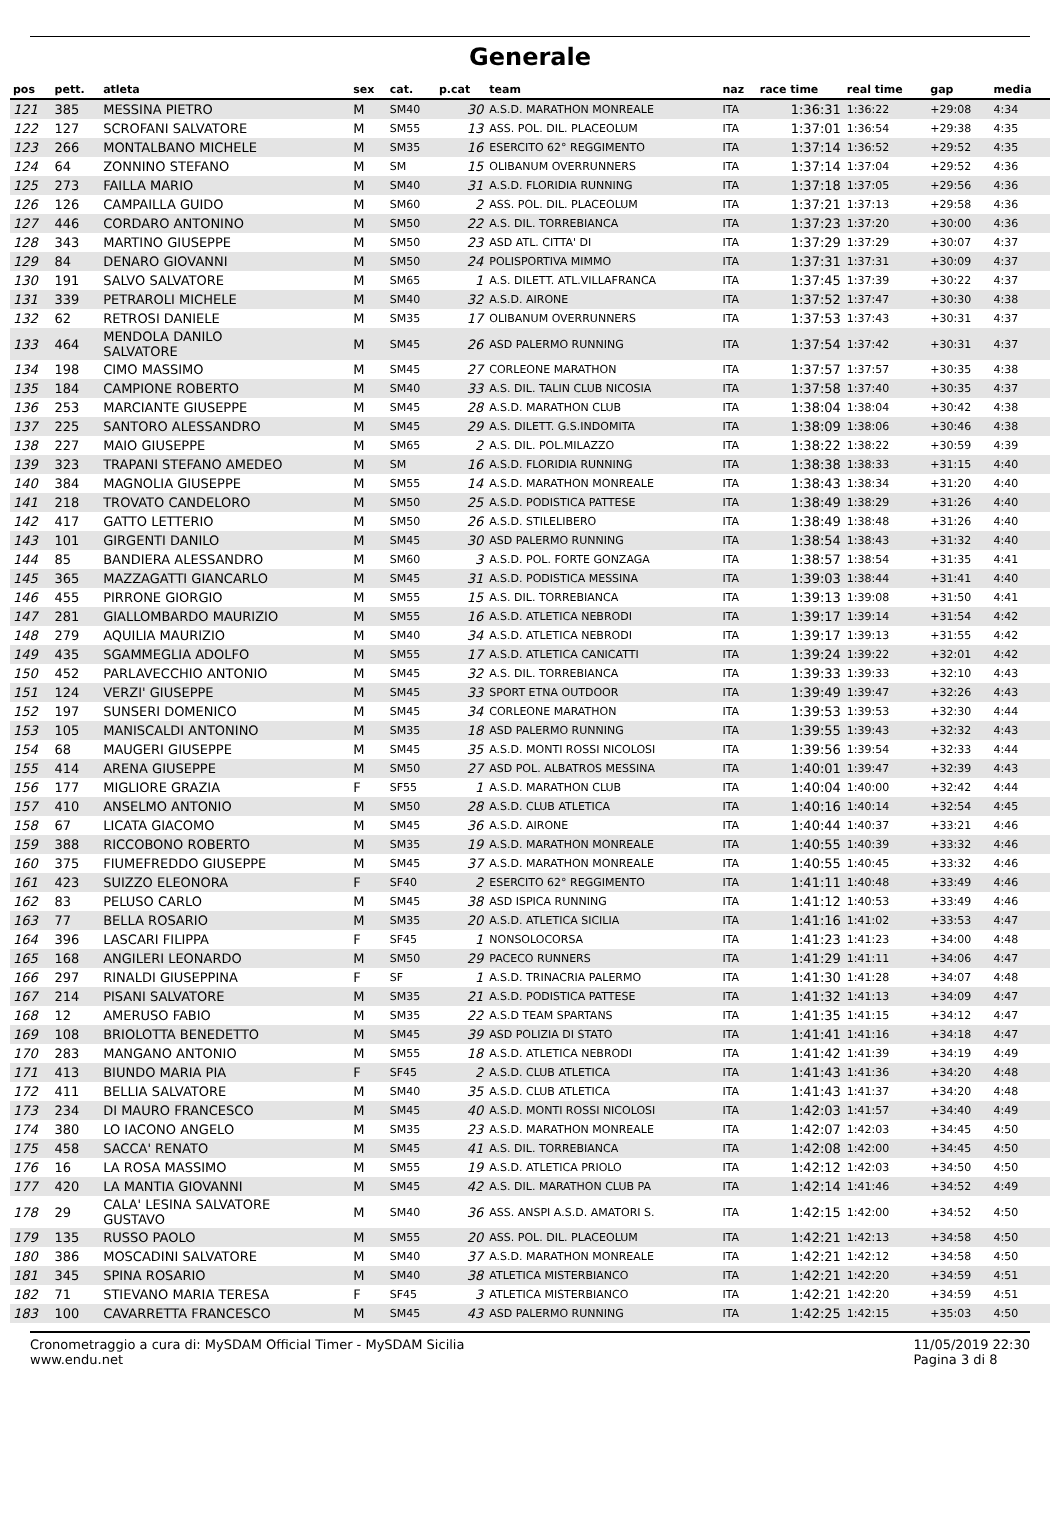Generale
| pos | pett. | atleta | sex | cat. | p.cat | team | naz | race time | real time | gap | media |
| --- | --- | --- | --- | --- | --- | --- | --- | --- | --- | --- | --- |
| 121 | 385 | MESSINA PIETRO | M | SM40 | 30 | A.S.D. MARATHON MONREALE | ITA | 1:36:31 | 1:36:22 | +29:08 | 4:34 |
| 122 | 127 | SCROFANI SALVATORE | M | SM55 | 13 | ASS. POL. DIL. PLACEOLUM | ITA | 1:37:01 | 1:36:54 | +29:38 | 4:35 |
| 123 | 266 | MONTALBANO MICHELE | M | SM35 | 16 | ESERCITO 62° REGGIMENTO | ITA | 1:37:14 | 1:36:52 | +29:52 | 4:35 |
| 124 | 64 | ZONNINO STEFANO | M | SM | 15 | OLIBANUM OVERRUNNERS | ITA | 1:37:14 | 1:37:04 | +29:52 | 4:36 |
| 125 | 273 | FAILLA MARIO | M | SM40 | 31 | A.S.D. FLORIDIA RUNNING | ITA | 1:37:18 | 1:37:05 | +29:56 | 4:36 |
| 126 | 126 | CAMPAILLA GUIDO | M | SM60 | 2 | ASS. POL. DIL. PLACEOLUM | ITA | 1:37:21 | 1:37:13 | +29:58 | 4:36 |
| 127 | 446 | CORDARO ANTONINO | M | SM50 | 22 | A.S. DIL. TORREBIANCA | ITA | 1:37:23 | 1:37:20 | +30:00 | 4:36 |
| 128 | 343 | MARTINO GIUSEPPE | M | SM50 | 23 | ASD ATL. CITTA' DI | ITA | 1:37:29 | 1:37:29 | +30:07 | 4:37 |
| 129 | 84 | DENARO GIOVANNI | M | SM50 | 24 | POLISPORTIVA MIMMO | ITA | 1:37:31 | 1:37:31 | +30:09 | 4:37 |
| 130 | 191 | SALVO SALVATORE | M | SM65 | 1 | A.S. DILETT. ATL.VILLAFRANCA | ITA | 1:37:45 | 1:37:39 | +30:22 | 4:37 |
| 131 | 339 | PETRAROLI MICHELE | M | SM40 | 32 | A.S.D. AIRONE | ITA | 1:37:52 | 1:37:47 | +30:30 | 4:38 |
| 132 | 62 | RETROSI DANIELE | M | SM35 | 17 | OLIBANUM OVERRUNNERS | ITA | 1:37:53 | 1:37:43 | +30:31 | 4:37 |
| 133 | 464 | MENDOLA DANILO SALVATORE | M | SM45 | 26 | ASD PALERMO RUNNING | ITA | 1:37:54 | 1:37:42 | +30:31 | 4:37 |
| 134 | 198 | CIMO MASSIMO | M | SM45 | 27 | CORLEONE MARATHON | ITA | 1:37:57 | 1:37:57 | +30:35 | 4:38 |
| 135 | 184 | CAMPIONE ROBERTO | M | SM40 | 33 | A.S. DIL. TALIN CLUB NICOSIA | ITA | 1:37:58 | 1:37:40 | +30:35 | 4:37 |
| 136 | 253 | MARCIANTE GIUSEPPE | M | SM45 | 28 | A.S.D. MARATHON CLUB | ITA | 1:38:04 | 1:38:04 | +30:42 | 4:38 |
| 137 | 225 | SANTORO ALESSANDRO | M | SM45 | 29 | A.S. DILETT. G.S.INDOMITA | ITA | 1:38:09 | 1:38:06 | +30:46 | 4:38 |
| 138 | 227 | MAIO GIUSEPPE | M | SM65 | 2 | A.S. DIL. POL.MILAZZO | ITA | 1:38:22 | 1:38:22 | +30:59 | 4:39 |
| 139 | 323 | TRAPANI STEFANO AMEDEO | M | SM | 16 | A.S.D. FLORIDIA RUNNING | ITA | 1:38:38 | 1:38:33 | +31:15 | 4:40 |
| 140 | 384 | MAGNOLIA GIUSEPPE | M | SM55 | 14 | A.S.D. MARATHON MONREALE | ITA | 1:38:43 | 1:38:34 | +31:20 | 4:40 |
| 141 | 218 | TROVATO CANDELORO | M | SM50 | 25 | A.S.D. PODISTICA PATTESE | ITA | 1:38:49 | 1:38:29 | +31:26 | 4:40 |
| 142 | 417 | GATTO LETTERIO | M | SM50 | 26 | A.S.D. STILELIBERO | ITA | 1:38:49 | 1:38:48 | +31:26 | 4:40 |
| 143 | 101 | GIRGENTI DANILO | M | SM45 | 30 | ASD PALERMO RUNNING | ITA | 1:38:54 | 1:38:43 | +31:32 | 4:40 |
| 144 | 85 | BANDIERA ALESSANDRO | M | SM60 | 3 | A.S.D. POL. FORTE GONZAGA | ITA | 1:38:57 | 1:38:54 | +31:35 | 4:41 |
| 145 | 365 | MAZZAGATTI GIANCARLO | M | SM45 | 31 | A.S.D. PODISTICA MESSINA | ITA | 1:39:03 | 1:38:44 | +31:41 | 4:40 |
| 146 | 455 | PIRRONE GIORGIO | M | SM55 | 15 | A.S. DIL. TORREBIANCA | ITA | 1:39:13 | 1:39:08 | +31:50 | 4:41 |
| 147 | 281 | GIALLOMBARDO MAURIZIO | M | SM55 | 16 | A.S.D. ATLETICA NEBRODI | ITA | 1:39:17 | 1:39:14 | +31:54 | 4:42 |
| 148 | 279 | AQUILIA MAURIZIO | M | SM40 | 34 | A.S.D. ATLETICA NEBRODI | ITA | 1:39:17 | 1:39:13 | +31:55 | 4:42 |
| 149 | 435 | SGAMMEGLIA ADOLFO | M | SM55 | 17 | A.S.D. ATLETICA CANICATTI | ITA | 1:39:24 | 1:39:22 | +32:01 | 4:42 |
| 150 | 452 | PARLAVECCHIO ANTONIO | M | SM45 | 32 | A.S. DIL. TORREBIANCA | ITA | 1:39:33 | 1:39:33 | +32:10 | 4:43 |
| 151 | 124 | VERZI' GIUSEPPE | M | SM45 | 33 | SPORT ETNA OUTDOOR | ITA | 1:39:49 | 1:39:47 | +32:26 | 4:43 |
| 152 | 197 | SUNSERI DOMENICO | M | SM45 | 34 | CORLEONE MARATHON | ITA | 1:39:53 | 1:39:53 | +32:30 | 4:44 |
| 153 | 105 | MANISCALDI ANTONINO | M | SM35 | 18 | ASD PALERMO RUNNING | ITA | 1:39:55 | 1:39:43 | +32:32 | 4:43 |
| 154 | 68 | MAUGERI GIUSEPPE | M | SM45 | 35 | A.S.D. MONTI ROSSI NICOLOSI | ITA | 1:39:56 | 1:39:54 | +32:33 | 4:44 |
| 155 | 414 | ARENA GIUSEPPE | M | SM50 | 27 | ASD POL. ALBATROS MESSINA | ITA | 1:40:01 | 1:39:47 | +32:39 | 4:43 |
| 156 | 177 | MIGLIORE GRAZIA | F | SF55 | 1 | A.S.D. MARATHON CLUB | ITA | 1:40:04 | 1:40:00 | +32:42 | 4:44 |
| 157 | 410 | ANSELMO ANTONIO | M | SM50 | 28 | A.S.D. CLUB ATLETICA | ITA | 1:40:16 | 1:40:14 | +32:54 | 4:45 |
| 158 | 67 | LICATA GIACOMO | M | SM45 | 36 | A.S.D. AIRONE | ITA | 1:40:44 | 1:40:37 | +33:21 | 4:46 |
| 159 | 388 | RICCOBONO ROBERTO | M | SM35 | 19 | A.S.D. MARATHON MONREALE | ITA | 1:40:55 | 1:40:39 | +33:32 | 4:46 |
| 160 | 375 | FIUMEFREDDO GIUSEPPE | M | SM45 | 37 | A.S.D. MARATHON MONREALE | ITA | 1:40:55 | 1:40:45 | +33:32 | 4:46 |
| 161 | 423 | SUIZZO ELEONORA | F | SF40 | 2 | ESERCITO 62° REGGIMENTO | ITA | 1:41:11 | 1:40:48 | +33:49 | 4:46 |
| 162 | 83 | PELUSO CARLO | M | SM45 | 38 | ASD ISPICA RUNNING | ITA | 1:41:12 | 1:40:53 | +33:49 | 4:46 |
| 163 | 77 | BELLA ROSARIO | M | SM35 | 20 | A.S.D. ATLETICA SICILIA | ITA | 1:41:16 | 1:41:02 | +33:53 | 4:47 |
| 164 | 396 | LASCARI FILIPPA | F | SF45 | 1 | NONSOLOCORSA | ITA | 1:41:23 | 1:41:23 | +34:00 | 4:48 |
| 165 | 168 | ANGILERI LEONARDO | M | SM50 | 29 | PACECO RUNNERS | ITA | 1:41:29 | 1:41:11 | +34:06 | 4:47 |
| 166 | 297 | RINALDI GIUSEPPINA | F | SF | 1 | A.S.D. TRINACRIA PALERMO | ITA | 1:41:30 | 1:41:28 | +34:07 | 4:48 |
| 167 | 214 | PISANI SALVATORE | M | SM35 | 21 | A.S.D. PODISTICA PATTESE | ITA | 1:41:32 | 1:41:13 | +34:09 | 4:47 |
| 168 | 12 | AMERUSO FABIO | M | SM35 | 22 | A.S.D TEAM SPARTANS | ITA | 1:41:35 | 1:41:15 | +34:12 | 4:47 |
| 169 | 108 | BRIOLOTTA BENEDETTO | M | SM45 | 39 | ASD POLIZIA DI STATO | ITA | 1:41:41 | 1:41:16 | +34:18 | 4:47 |
| 170 | 283 | MANGANO ANTONIO | M | SM55 | 18 | A.S.D. ATLETICA NEBRODI | ITA | 1:41:42 | 1:41:39 | +34:19 | 4:49 |
| 171 | 413 | BIUNDO MARIA PIA | F | SF45 | 2 | A.S.D. CLUB ATLETICA | ITA | 1:41:43 | 1:41:36 | +34:20 | 4:48 |
| 172 | 411 | BELLIA SALVATORE | M | SM40 | 35 | A.S.D. CLUB ATLETICA | ITA | 1:41:43 | 1:41:37 | +34:20 | 4:48 |
| 173 | 234 | DI MAURO FRANCESCO | M | SM45 | 40 | A.S.D. MONTI ROSSI NICOLOSI | ITA | 1:42:03 | 1:41:57 | +34:40 | 4:49 |
| 174 | 380 | LO IACONO ANGELO | M | SM35 | 23 | A.S.D. MARATHON MONREALE | ITA | 1:42:07 | 1:42:03 | +34:45 | 4:50 |
| 175 | 458 | SACCA' RENATO | M | SM45 | 41 | A.S. DIL. TORREBIANCA | ITA | 1:42:08 | 1:42:00 | +34:45 | 4:50 |
| 176 | 16 | LA ROSA MASSIMO | M | SM55 | 19 | A.S.D. ATLETICA PRIOLO | ITA | 1:42:12 | 1:42:03 | +34:50 | 4:50 |
| 177 | 420 | LA MANTIA GIOVANNI | M | SM45 | 42 | A.S. DIL. MARATHON CLUB PA | ITA | 1:42:14 | 1:41:46 | +34:52 | 4:49 |
| 178 | 29 | CALA' LESINA SALVATORE GUSTAVO | M | SM40 | 36 | ASS. ANSPI A.S.D. AMATORI S. | ITA | 1:42:15 | 1:42:00 | +34:52 | 4:50 |
| 179 | 135 | RUSSO PAOLO | M | SM55 | 20 | ASS. POL. DIL. PLACEOLUM | ITA | 1:42:21 | 1:42:13 | +34:58 | 4:50 |
| 180 | 386 | MOSCADINI SALVATORE | M | SM40 | 37 | A.S.D. MARATHON MONREALE | ITA | 1:42:21 | 1:42:12 | +34:58 | 4:50 |
| 181 | 345 | SPINA ROSARIO | M | SM40 | 38 | ATLETICA MISTERBIANCO | ITA | 1:42:21 | 1:42:20 | +34:59 | 4:51 |
| 182 | 71 | STIEVANO MARIA TERESA | F | SF45 | 3 | ATLETICA MISTERBIANCO | ITA | 1:42:21 | 1:42:20 | +34:59 | 4:51 |
| 183 | 100 | CAVARRETTA FRANCESCO | M | SM45 | 43 | ASD PALERMO RUNNING | ITA | 1:42:25 | 1:42:15 | +35:03 | 4:50 |
Cronometraggio a cura di: MySDAM Official Timer - MySDAM Sicilia
www.endu.net
11/05/2019 22:30
Pagina 3 di 8